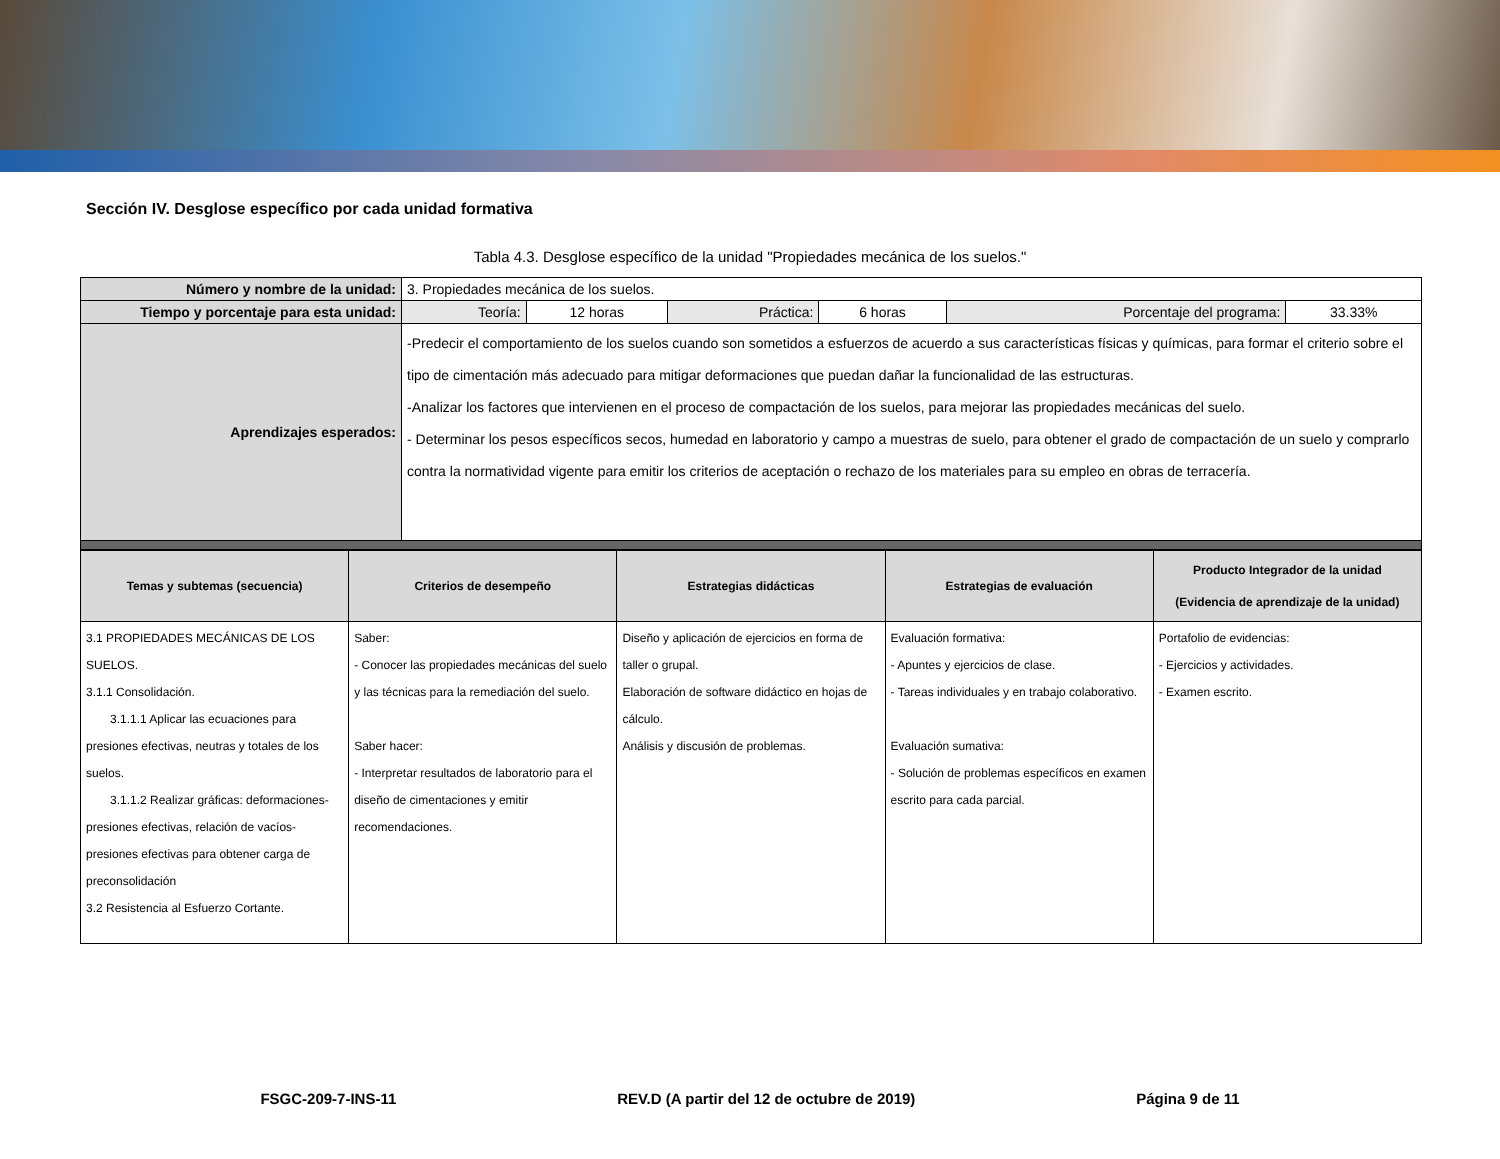Sección IV. Desglose específico por cada unidad formativa
Tabla 4.3. Desglose específico de la unidad "Propiedades mecánica de los suelos."
| Número y nombre de la unidad: | 3. Propiedades mecánica de los suelos. | | | | | |
| Tiempo y porcentaje para esta unidad: | Teoría: | 12 horas | Práctica: | 6 horas | Porcentaje del programa: | 33.33% |
| Aprendizajes esperados: | -Predecir el comportamiento de los suelos cuando son sometidos a esfuerzos de acuerdo a sus características físicas y químicas, para formar el criterio sobre el tipo de cimentación más adecuado para mitigar deformaciones que puedan dañar la funcionalidad de las estructuras. -Analizar los factores que intervienen en el proceso de compactación de los suelos, para mejorar las propiedades mecánicas del suelo. - Determinar los pesos específicos secos, humedad en laboratorio y campo a muestras de suelo, para obtener el grado de compactación de un suelo y comprarlo contra la normatividad vigente para emitir los criterios de aceptación o rechazo de los materiales para su empleo en obras de terracería. | | | | | |
| Temas y subtemas (secuencia) | Criterios de desempeño | Estrategias didácticas | Estrategias de evaluación | Producto Integrador de la unidad (Evidencia de aprendizaje de la unidad) |
| --- | --- | --- | --- | --- |
| 3.1 PROPIEDADES MECÁNICAS DE LOS SUELOS. 3.1.1 Consolidación. 3.1.1.1 Aplicar las ecuaciones para presiones efectivas, neutras y totales de los suelos. 3.1.1.2 Realizar gráficas: deformaciones-presiones efectivas, relación de vacíos-presiones efectivas para obtener carga de preconsolidación 3.2 Resistencia al Esfuerzo Cortante. | Saber: - Conocer las propiedades mecánicas del suelo y las técnicas para la remediación del suelo. Saber hacer: - Interpretar resultados de laboratorio para el diseño de cimentaciones y emitir recomendaciones. | Diseño y aplicación de ejercicios en forma de taller o grupal. Elaboración de software didáctico en hojas de cálculo. Análisis y discusión de problemas. | Evaluación formativa: - Apuntes y ejercicios de clase. - Tareas individuales y en trabajo colaborativo. Evaluación sumativa: - Solución de problemas específicos en examen escrito para cada parcial. | Portafolio de evidencias: - Ejercicios y actividades. - Examen escrito. |
FSGC-209-7-INS-11 REV.D (A partir del 12 de octubre de 2019) Página 9 de 11